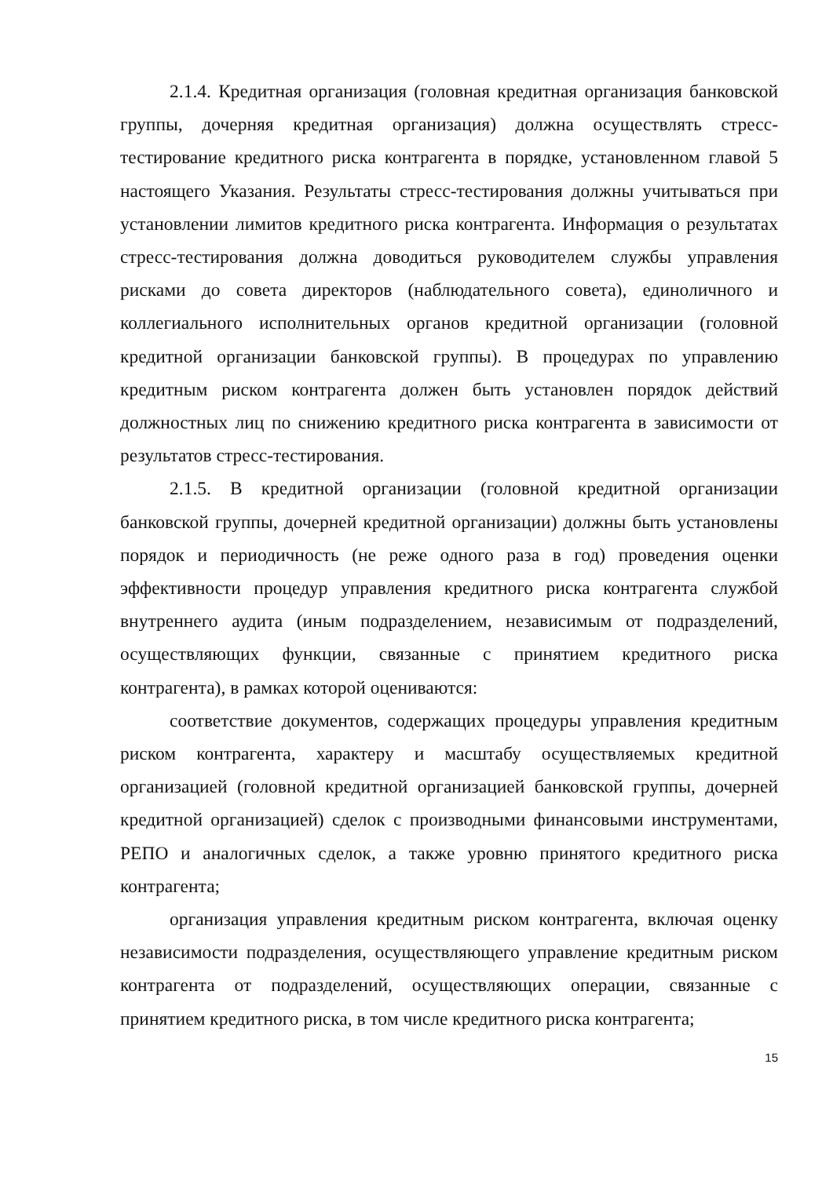2.1.4. Кредитная организация (головная кредитная организация банковской группы, дочерняя кредитная организация) должна осуществлять стресс-тестирование кредитного риска контрагента в порядке, установленном главой 5 настоящего Указания. Результаты стресс-тестирования должны учитываться при установлении лимитов кредитного риска контрагента. Информация о результатах стресс-тестирования должна доводиться руководителем службы управления рисками до совета директоров (наблюдательного совета), единоличного и коллегиального исполнительных органов кредитной организации (головной кредитной организации банковской группы). В процедурах по управлению кредитным риском контрагента должен быть установлен порядок действий должностных лиц по снижению кредитного риска контрагента в зависимости от результатов стресс-тестирования.
2.1.5. В кредитной организации (головной кредитной организации банковской группы, дочерней кредитной организации) должны быть установлены порядок и периодичность (не реже одного раза в год) проведения оценки эффективности процедур управления кредитного риска контрагента службой внутреннего аудита (иным подразделением, независимым от подразделений, осуществляющих функции, связанные с принятием кредитного риска контрагента), в рамках которой оцениваются:
соответствие документов, содержащих процедуры управления кредитным риском контрагента, характеру и масштабу осуществляемых кредитной организацией (головной кредитной организацией банковской группы, дочерней кредитной организацией) сделок с производными финансовыми инструментами, РЕПО и аналогичных сделок, а также уровню принятого кредитного риска контрагента;
организация управления кредитным риском контрагента, включая оценку независимости подразделения, осуществляющего управление кредитным риском контрагента от подразделений, осуществляющих операции, связанные с принятием кредитного риска, в том числе кредитного риска контрагента;
15